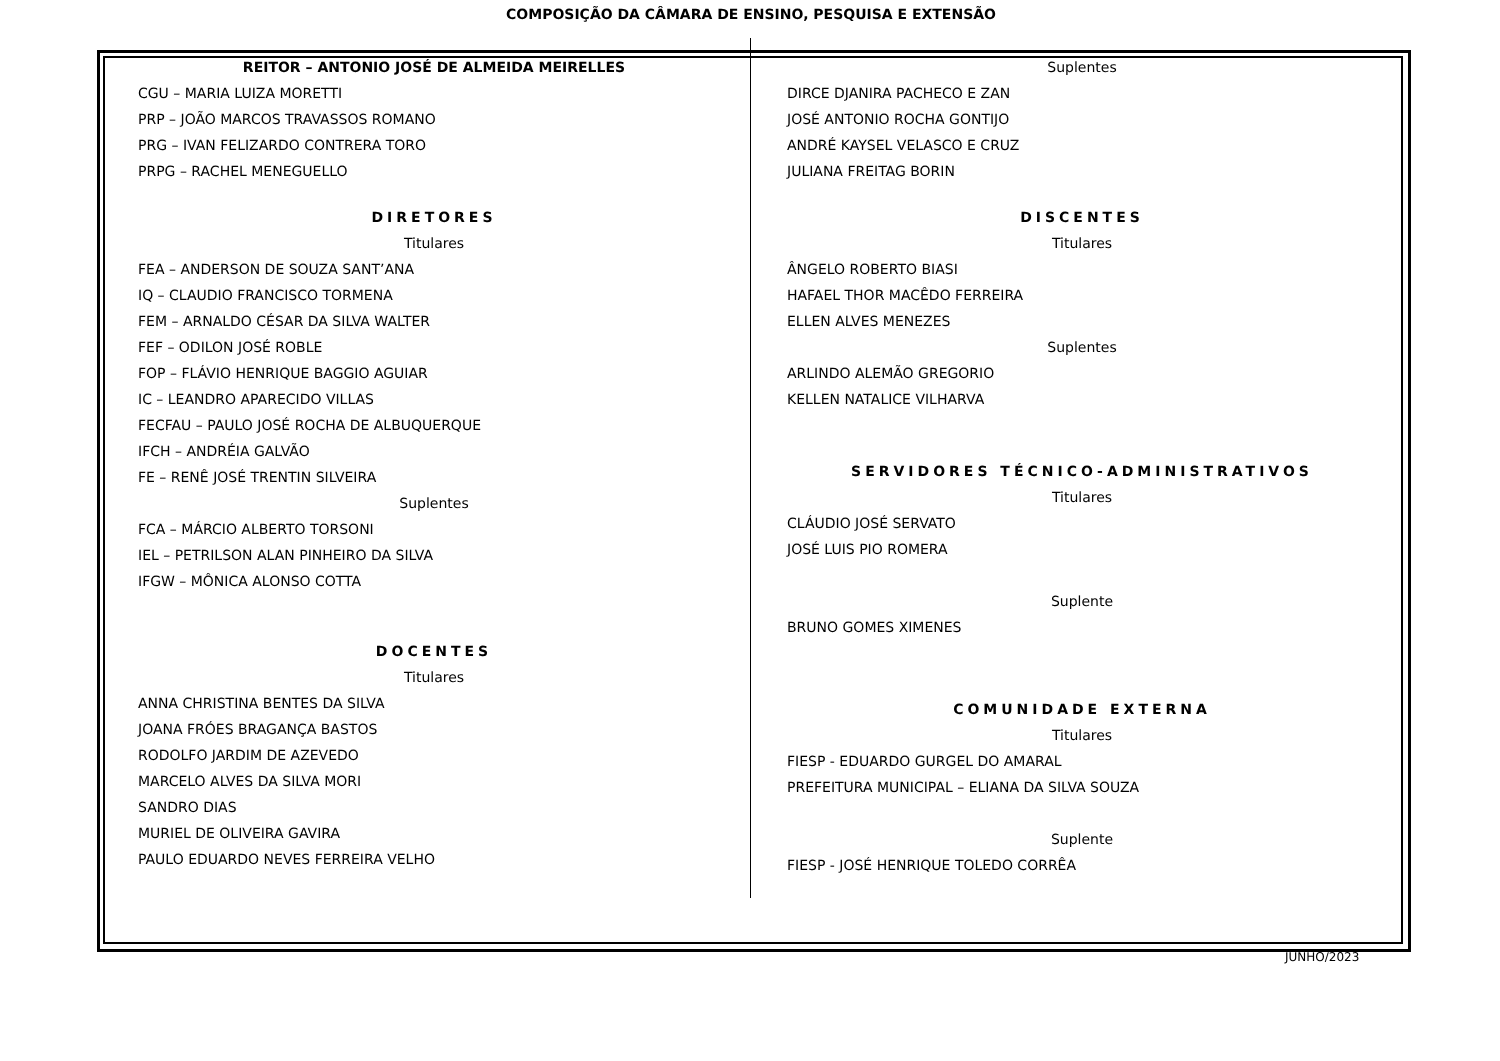COMPOSIÇÃO DA CÂMARA DE ENSINO, PESQUISA E EXTENSÃO
REITOR – ANTONIO JOSÉ DE ALMEIDA MEIRELLES
CGU – MARIA LUIZA MORETTI
PRP – JOÃO MARCOS TRAVASSOS ROMANO
PRG – IVAN FELIZARDO CONTRERA TORO
PRPG – RACHEL MENEGUELLO
DIRETORES
Titulares
FEA – ANDERSON DE SOUZA SANT’ANA
IQ – CLAUDIO FRANCISCO TORMENA
FEM – ARNALDO CÉSAR DA SILVA WALTER
FEF – ODILON JOSÉ ROBLE
FOP – FLÁVIO HENRIQUE BAGGIO AGUIAR
IC – LEANDRO APARECIDO VILLAS
FECFAU – PAULO JOSÉ ROCHA DE ALBUQUERQUE
IFCH – ANDRÉIA GALVÃO
FE – RENÊ JOSÉ TRENTIN SILVEIRA
Suplentes
FCA – MÁRCIO ALBERTO TORSONI
IEL – PETRILSON ALAN PINHEIRO DA SILVA
IFGW – MÔNICA ALONSO COTTA
DOCENTES
Titulares
ANNA CHRISTINA BENTES DA SILVA
JOANA FRÓES BRAGANÇA BASTOS
RODOLFO JARDIM DE AZEVEDO
MARCELO ALVES DA SILVA MORI
SANDRO DIAS
MURIEL DE OLIVEIRA GAVIRA
PAULO EDUARDO NEVES FERREIRA VELHO
Suplentes
DIRCE DJANIRA PACHECO E ZAN
JOSÉ ANTONIO ROCHA GONTIJO
ANDRÉ KAYSEL VELASCO E CRUZ
JULIANA FREITAG BORIN
DISCENTES
Titulares
ÂNGELO ROBERTO BIASI
HAFAEL THOR MACÊDO FERREIRA
ELLEN ALVES MENEZES
Suplentes
ARLINDO ALEMÃO GREGORIO
KELLEN NATALICE VILHARVA
SERVIDORES TÉCNICO-ADMINISTRATIVOS
Titulares
CLÁUDIO JOSÉ SERVATO
JOSÉ LUIS PIO ROMERA
Suplente
BRUNO GOMES XIMENES
COMUNIDADE EXTERNA
Titulares
FIESP - EDUARDO GURGEL DO AMARAL
PREFEITURA MUNICIPAL – ELIANA DA SILVA SOUZA
Suplente
FIESP - JOSÉ HENRIQUE TOLEDO CORRÊA
JUNHO/2023